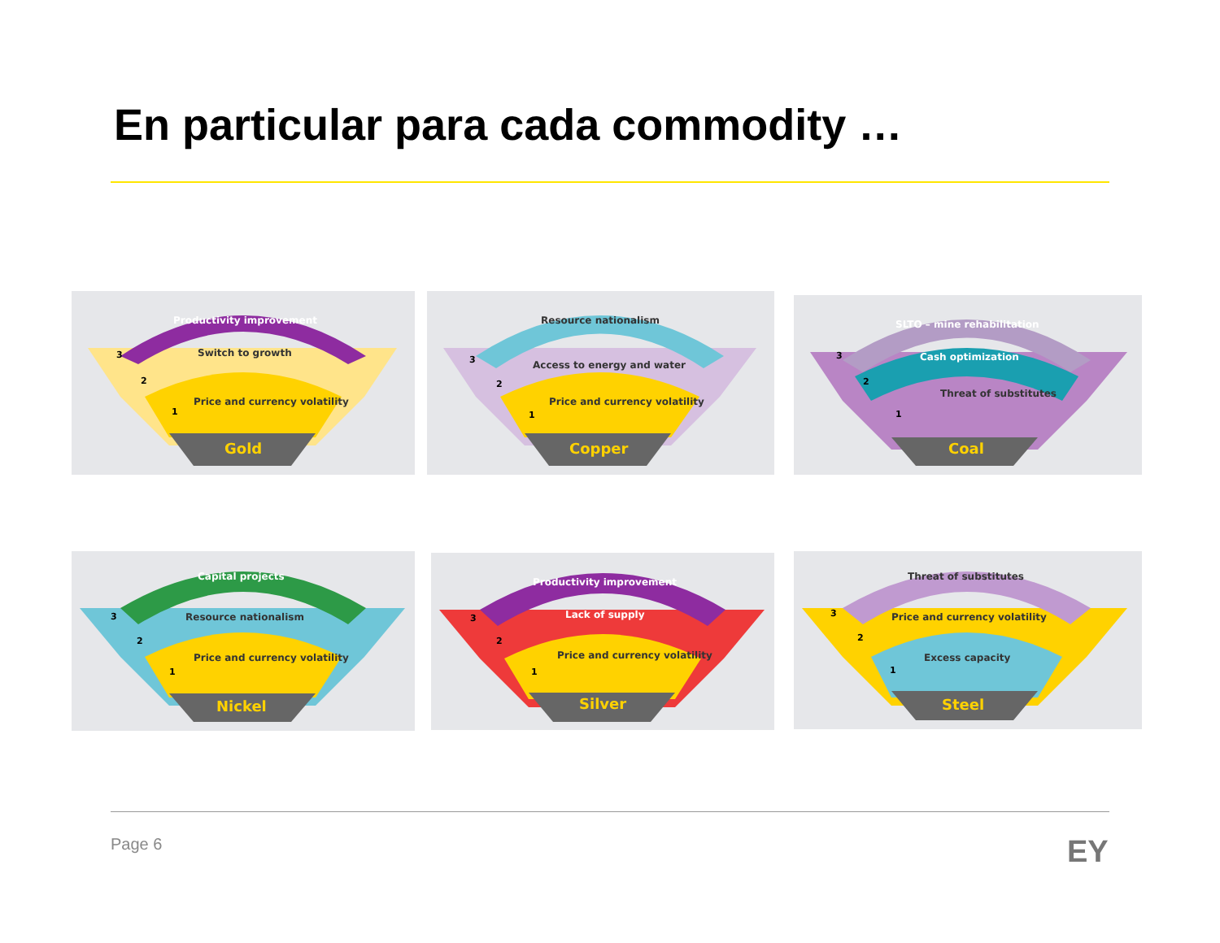En particular para cada commodity …
Productivity improvement
Switch to growth
Price and currency volatility
Gold
3
2
1
Resource nationalism
Access to energy and water
Price and currency volatility
Copper
3
2
1
SLTO – mine rehabilitation
Cash optimization
Threat of substitutes
Coal
3
2
1
Capital projects
Resource nationalism
Price and currency volatility
Nickel
3
2
1
Productivity improvement
Lack of supply
Price and currency volatility
Silver
3
2
1
Threat of substitutes
Price and currency volatility
Excess capacity
Steel
3
2
1
Page 6 EY